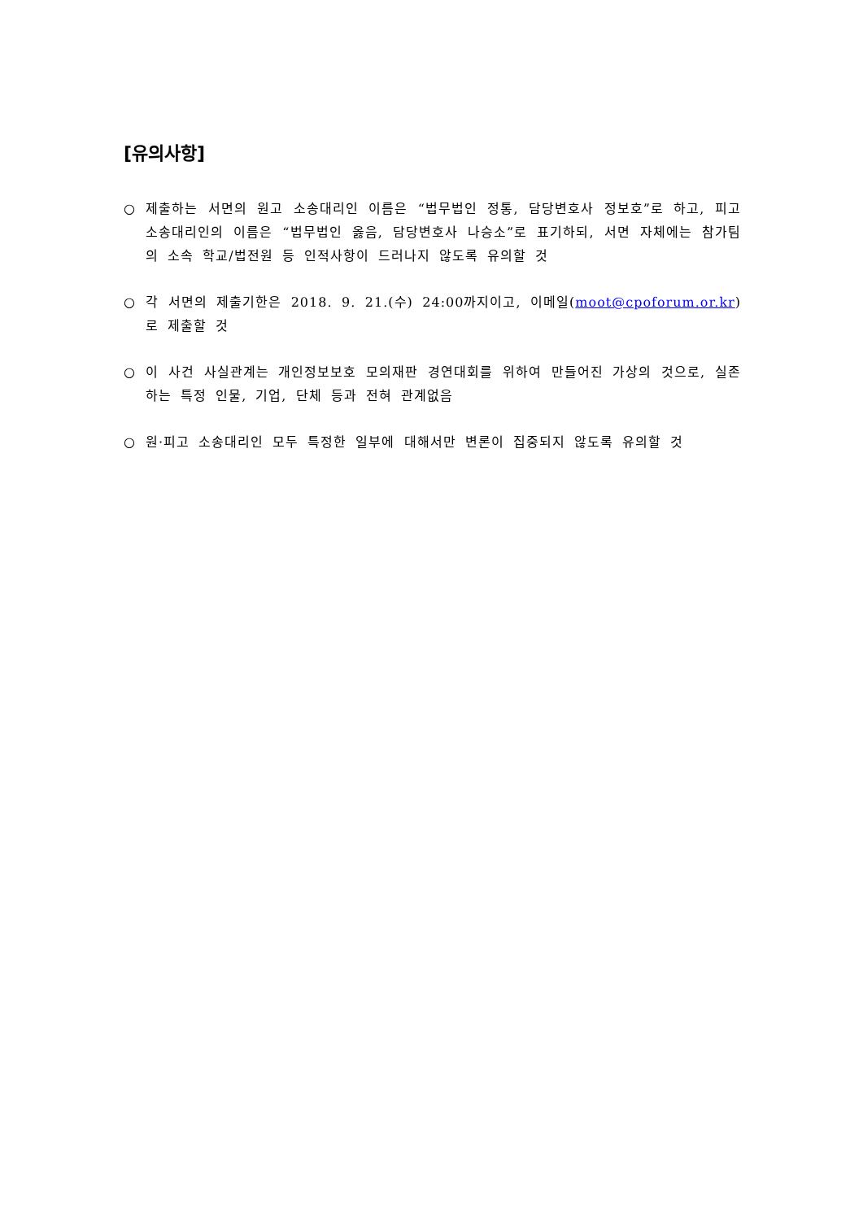[유의사항]
○ 제출하는 서면의 원고 소송대리인 이름은 “법무법인 정통, 담당변호사 정보호”로 하고, 피고 소송대리인의 이름은 “법무법인 옳음, 담당변호사 나승소”로 표기하되, 서면 자체에는 참가팀의 소속 학교/법전원 등 인적사항이 드러나지 않도록 유의할 것
○ 각 서면의 제출기한은 2018. 9. 21.(수) 24:00까지이고, 이메일(moot@cpoforum.or.kr)로 제출할 것
○ 이 사건 사실관계는 개인정보보호 모의재판 경연대회를 위하여 만들어진 가상의 것으로, 실존하는 특정 인물, 기업, 단체 등과 전혀 관계없음
○ 원·피고 소송대리인 모두 특정한 일부에 대해서만 변론이 집중되지 않도록 유의할 것